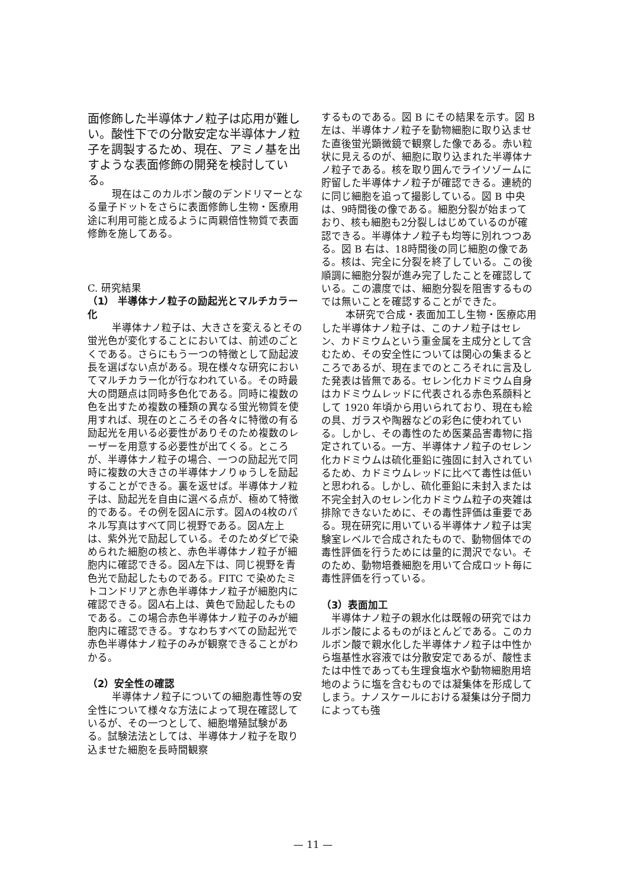面修飾した半導体ナノ粒子は応用が難しい。酸性下での分散安定な半導体ナノ粒子を調製するため、現在、アミノ基を出すような表面修飾の開発を検討している。
現在はこのカルボン酸のデンドリマーとなる量子ドットをさらに表面修飾し生物・医療用途に利用可能と成るように両親倍性物質で表面修飾を施してある。
C. 研究結果
（1） 半導体ナノ粒子の励起光とマルチカラー化
半導体ナノ粒子は、大きさを変えるとその蛍光色が変化することにおいては、前述のごとくである。さらにもう一つの特徴として励起波長を選ばない点がある。現在様々な研究においてマルチカラー化が行なわれている。その時最大の問題点は同時多色化である。同時に複数の色を出すため複数の種類の異なる蛍光物質を使用すれば、現在のところその各々に特徴の有る励起光を用いる必要性がありそのため複数のレーザーを用意する必要性が出てくる。ところが、半導体ナノ粒子の場合、一つの励起光で同時に複数の大きさの半導体ナノりゅうしを励起することができる。裏を返せば。半導体ナノ粒子は、励起光を自由に選べる点が、極めて特徴的である。その例を図Aに示す。図Aの4枚のパネル写真はすべて同じ視野である。図A左上は、紫外光で励起している。そのためダピで染められた細胞の核と、赤色半導体ナノ粒子が細胞内に確認できる。図A左下は、同じ視野を青色光で励起したものである。FITC で染めたミトコンドリアと赤色半導体ナノ粒子が細胞内に確認できる。図A右上は、黄色で励起したものである。この場合赤色半導体ナノ粒子のみが細胞内に確認できる。すなわちすべての励起光で赤色半導体ナノ粒子のみが観察できることがわかる。
（2）安全性の確認
半導体ナノ粒子についての細胞毒性等の安全性について様々な方法によって現在確認しているが、その一つとして、細胞増殖試験がある。試験法法としては、半導体ナノ粒子を取り込ませた細胞を長時間観察
するものである。図 B にその結果を示す。図 B 左は、半導体ナノ粒子を動物細胞に取り込ませた直後蛍光顕微鏡で観察した像である。赤い粒状に見えるのが、細胞に取り込まれた半導体ナノ粒子である。核を取り囲んでライソゾームに貯留した半導体ナノ粒子が確認できる。連続的に同じ細胞を追って撮影している。図 B 中央は、9時間後の像である。細胞分裂が始まっており、核も細胞も2分裂しはじめているのが確認できる。半導体ナノ粒子も均等に別れつつある。図 B 右は、18時間後の同じ細胞の像である。核は、完全に分裂を終了している。この後順調に細胞分裂が進み完了したことを確認している。この濃度では、細胞分裂を阻害するものでは無いことを確認することができた。
本研究で合成・表面加工し生物・医療応用した半導体ナノ粒子は、このナノ粒子はセレン、カドミウムという重金属を主成分として含むため、その安全性については関心の集まるところであるが、現在までのところそれに言及した発表は皆無である。セレン化カドミウム自身はカドミウムレッドに代表される赤色系顔料として 1920 年頃から用いられており、現在も絵の具、ガラスや陶器などの彩色に使われている。しかし、その毒性のため医薬品害毒物に指定されている。一方、半導体ナノ粒子のセレン化カドミウムは硫化亜鉛に強固に封入されているため、カドミウムレッドに比べて毒性は低いと思われる。しかし、硫化亜鉛に未封入または不完全封入のセレン化カドミウム粒子の夾雑は排除できないために、その毒性評価は重要である。現在研究に用いている半導体ナノ粒子は実験室レベルで合成されたもので、動物個体での毒性評価を行うためには量的に潤沢でない。そのため、動物培養細胞を用いて合成ロット毎に毒性評価を行っている。
（3）表面加工
半導体ナノ粒子の親水化は既報の研究ではカルボン酸によるものがほとんどである。このカルボン酸で親水化した半導体ナノ粒子は中性から塩基性水容液では分散安定であるが、酸性または中性であっても生理食塩水や動物細胞用培地のように塩を含むものでは凝集体を形成してしまう。ナノスケールにおける凝集は分子間力によっても強
— 11 —